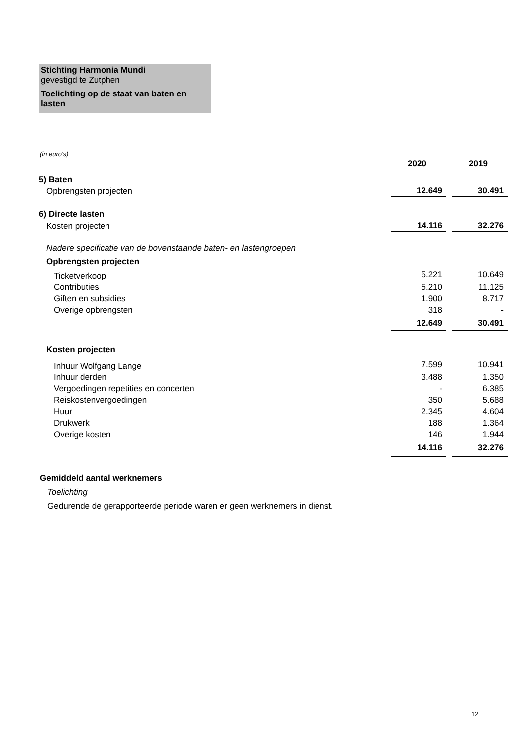Stichting Harmonia Mundi
gevestigd te Zutphen
Toelichting op de staat van baten en lasten
(in euro's)
| | 2020 | | 2019 |
| 5) Baten | | | |
| Opbrengsten projecten | 12.649 | | 30.491 |
| 6) Directe lasten | | | |
| Kosten projecten | 14.116 | | 32.276 |
| Nadere specificatie van de bovenstaande baten- en lastengroepen | | | |
| Opbrengsten projecten | | | |
| Ticketverkoop | 5.221 | | 10.649 |
| Contributies | 5.210 | | 11.125 |
| Giften en subsidies | 1.900 | | 8.717 |
| Overige opbrengsten | 318 | | - |
| | 12.649 | | 30.491 |
| Kosten projecten | | | |
| Inhuur Wolfgang Lange | 7.599 | | 10.941 |
| Inhuur derden | 3.488 | | 1.350 |
| Vergoedingen repetities en concerten | - | | 6.385 |
| Reiskostenvergoedingen | 350 | | 5.688 |
| Huur | 2.345 | | 4.604 |
| Drukwerk | 188 | | 1.364 |
| Overige kosten | 146 | | 1.944 |
| | 14.116 | | 32.276 |
Gemiddeld aantal werknemers
Toelichting
Gedurende de gerapporteerde periode waren er geen werknemers in dienst.
12